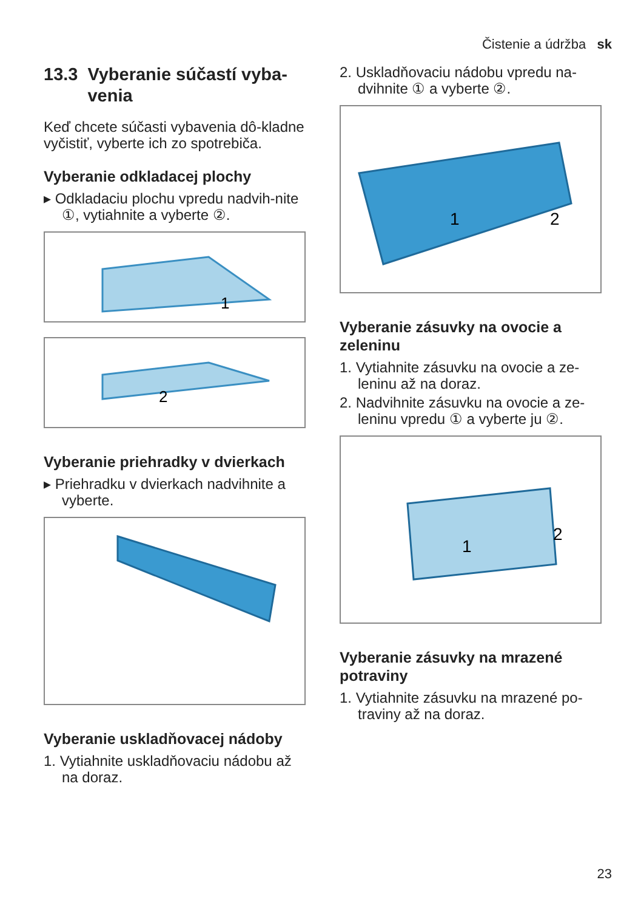Čistenie a údržba sk
13.3 Vyberanie súčastí vyba-venia
Keď chcete súčasti vybavenia dô-kladne vyčistiť, vyberte ich zo spotrebiča.
Vyberanie odkladacej plochy
▸ Odkladaciu plochu vpredu nadvih-nite ①, vytiahnite a vyberte ②.
1
2
Vyberanie priehradky v dvierkach
▸ Priehradku v dvierkach nadvihnite a vyberte.
Vyberanie uskladňovacej nádoby
1. Vytiahnite uskladňovaciu nádobu až na doraz.
2. Uskladňovaciu nádobu vpredu na-dvihnite ① a vyberte ②.
1
2
Vyberanie zásuvky na ovocie a zeleninu
1. Vytiahnite zásuvku na ovocie a ze-leninu až na doraz.
2. Nadvihnite zásuvku na ovocie a ze-leninu vpredu ① a vyberte ju ②.
1
2
Vyberanie zásuvky na mrazené potraviny
1. Vytiahnite zásuvku na mrazené po-traviny až na doraz.
23